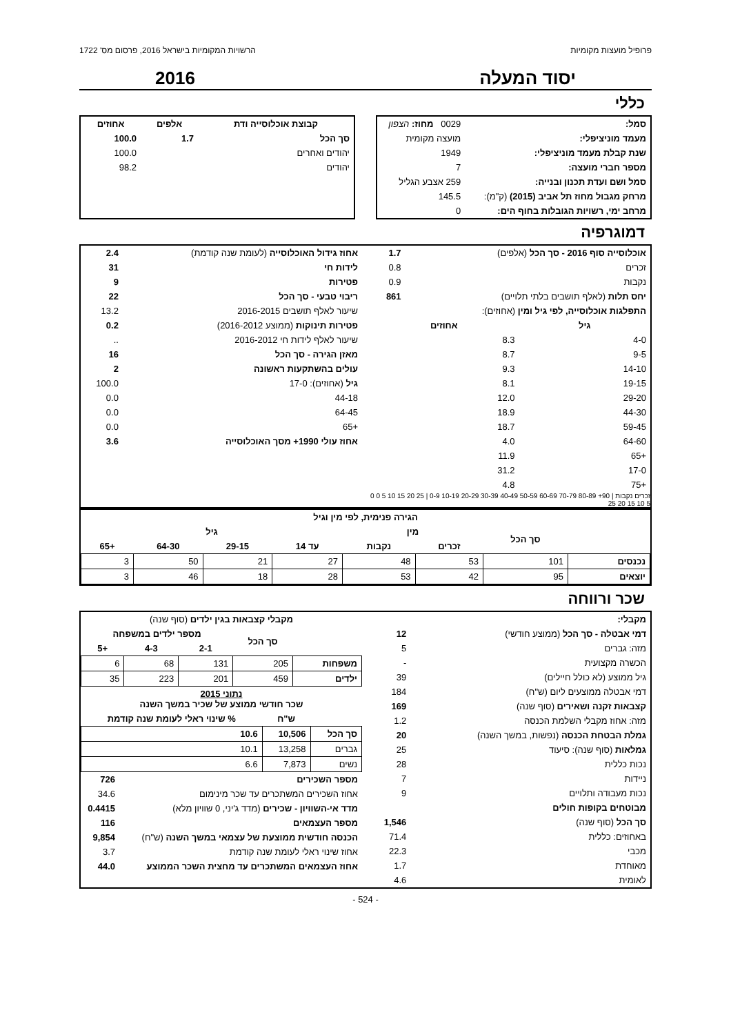פרופיל מועצות מקומיות הרשויות המקומיות בישראל 2016, פרסום מס' 1722
יסוד המעלה 2016
כללי
| סמל: | 0029 מחוז: הצפון |
| מעמד מוניציפלי: | מועצה מקומית |
| שנת קבלת מעמד מוניציפלי: | 1949 |
| מספר חברי מועצה: | 7 |
| סמל ושם ועדת תכנון ובנייה: | 259 אצבע הגליל |
| מרחק מגבול מחוז תל אביב (2015) (ק"מ): | 145.5 |
| מרחב ימי, רשויות הגובלות בחוף הים: | 0 |
| קבוצת אוכלוסייה ודת | אלפים | אחוזים |
| --- | --- | --- |
| סך הכל | 1.7 | 100.0 |
| יהודים ואחרים | | 100.0 |
| יהודים | | 98.2 |
דמוגרפיה
| אוכלוסייה סוף 2016 - סך הכל (אלפים) | 1.7 |
| זכרים | 0.8 |
| נקבות | 0.9 |
| יחס תלות (לאלף תושבים בלתי תלויים) | 861 |
| התפלגות אוכלוסייה, לפי גיל ומין (אחוזים): | |
| גיל | אחוזים |
| --- | --- |
| 4-0 | 8.3 |
| 9-5 | 8.7 |
| 14-10 | 9.3 |
| 19-15 | 8.1 |
| 29-20 | 12.0 |
| 44-30 | 18.9 |
| 59-45 | 18.7 |
| 64-60 | 4.0 |
| +65 | 11.9 |
| 17-0 | 31.2 |
| +75 | 4.8 |
זכרים נקבות | 90+ 80-89 70-79 60-69 50-59 40-49 30-39 20-29 10-19 0-9 | 25 20 15 10 5 0 0 5 10 15 20 25
| אחוז גידול האוכלוסייה (לעומת שנה קודמת) | 2.4 |
| לידות חי | 31 |
| פטירות | 9 |
| ריבוי טבעי - סך הכל | 22 |
| שיעור לאלף תושבים 2016-2015 | 13.2 |
| פטירות תינוקות (ממוצע 2016-2012) | 0.2 |
| שיעור לאלף לידות חי 2016-2012 | .. |
| מאזן הגירה - סך הכל | 16 |
| עולים בהשתקעות ראשונה | 2 |
| גיל (אחוזים): 17-0 | 100.0 |
| 44-18 | 0.0 |
| 64-45 | 0.0 |
| +65 | 0.0 |
| אחוז עולי 1990+ מסך האוכלוסייה | 3.6 |
| הגירה פנימית, לפי מין וגיל | | | | | | | |
| --- | --- | --- | --- | --- | --- | --- | --- |
| | סך הכל | מין | | גיל | | | |
| | | זכרים | נקבות | עד 14 | 29-15 | 64-30 | +65 |
| נכנסים | 101 | 53 | 48 | 27 | 21 | 50 | 3 |
| יוצאים | 95 | 42 | 53 | 28 | 18 | 46 | 3 |
שכר ורווחה
| מקבלי: | |
| דמי אבטלה - סך הכל (ממוצע חודשי) | 12 |
| מזה: גברים | 5 |
| הכשרה מקצועית | - |
| גיל ממוצע (לא כולל חיילים) | 39 |
| דמי אבטלה ממוצעים ליום (ש"ח) | 184 |
| קצבאות זקנה ושאירים (סוף שנה) | 169 |
| מזה: אחוז מקבלי השלמת הכנסה | 1.2 |
| גמלת הבטחת הכנסה (נפשות, במשך השנה) | 20 |
| גמלאות (סוף שנה): סיעוד | 25 |
| נכות כללית | 28 |
| ניידות | 7 |
| נכות מעבודה ותלויים | 9 |
| מבוטחים בקופות חולים | |
| סך הכל (סוף שנה) | 1,546 |
| באחוזים: כללית | 71.4 |
| מכבי | 22.3 |
| מאוחדת | 1.7 |
| לאומית | 4.6 |
| מקבלי קצבאות בגין ילדים (סוף שנה) | | | | |
| --- | --- | --- | --- | --- |
| | סך הכל | מספר ילדים במשפחה | | |
| | | 2-1 | 4-3 | +5 |
| משפחות | 205 | 131 | 68 | 6 |
| ילדים | 459 | 201 | 223 | 35 |
| נתוני 2015 שכר חודשי ממוצע של שכיר במשך השנה | | |
| --- | --- | --- |
| | ש"ח | % שינוי ראלי לעומת שנה קודמת |
| סך הכל | 10,506 | 10.6 |
| גברים | 13,258 | 10.1 |
| נשים | 7,873 | 6.6 |
| מספר השכירים | 726 |
| אחוז השכירים המשתכרים עד שכר מינימום | 34.6 |
| מדד אי-השוויון - שכירים (מדד ג'יני, 0 שוויון מלא) | 0.4415 |
| מספר העצמאים | 116 |
| הכנסה חודשית ממוצעת של עצמאי במשך השנה (ש"ח) | 9,854 |
| אחוז שינוי ראלי לעומת שנה קודמת | 3.7 |
| אחוז העצמאים המשתכרים עד מחצית השכר הממוצע | 44.0 |
- 524 -